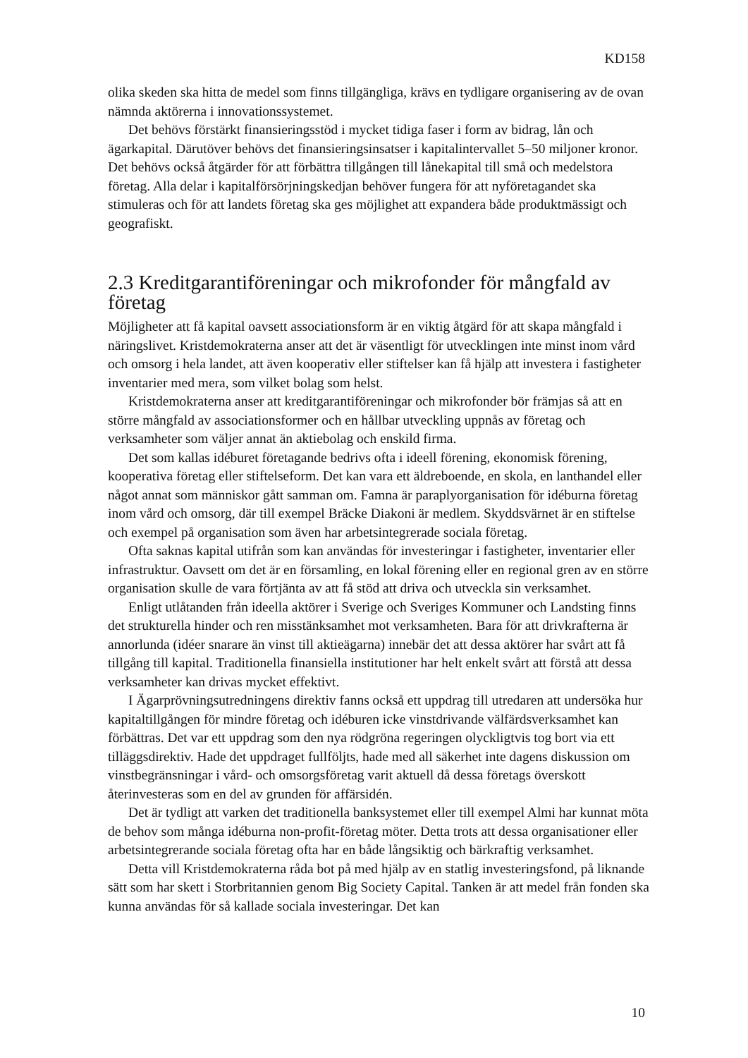KD158
olika skeden ska hitta de medel som finns tillgängliga, krävs en tydligare organisering av de ovan nämnda aktörerna i innovationssystemet.
Det behövs förstärkt finansieringsstöd i mycket tidiga faser i form av bidrag, lån och ägarkapital. Därutöver behövs det finansieringsinsatser i kapitalintervallet 5–50 miljoner kronor. Det behövs också åtgärder för att förbättra tillgången till lånekapital till små och medelstora företag. Alla delar i kapitalförsörjningskedjan behöver fungera för att nyföretagandet ska stimuleras och för att landets företag ska ges möjlighet att expandera både produktmässigt och geografiskt.
2.3 Kreditgarantiföreningar och mikrofonder för mångfald av företag
Möjligheter att få kapital oavsett associationsform är en viktig åtgärd för att skapa mångfald i näringslivet. Kristdemokraterna anser att det är väsentligt för utvecklingen inte minst inom vård och omsorg i hela landet, att även kooperativ eller stiftelser kan få hjälp att investera i fastigheter inventarier med mera, som vilket bolag som helst.
Kristdemokraterna anser att kreditgarantiföreningar och mikrofonder bör främjas så att en större mångfald av associationsformer och en hållbar utveckling uppnås av företag och verksamheter som väljer annat än aktiebolag och enskild firma.
Det som kallas idéburet företagande bedrivs ofta i ideell förening, ekonomisk förening, kooperativa företag eller stiftelseform. Det kan vara ett äldreboende, en skola, en lanthandel eller något annat som människor gått samman om. Famna är paraplyorganisation för idéburna företag inom vård och omsorg, där till exempel Bräcke Diakoni är medlem. Skyddsvärnet är en stiftelse och exempel på organisation som även har arbetsintegrerade sociala företag.
Ofta saknas kapital utifrån som kan användas för investeringar i fastigheter, inventarier eller infrastruktur. Oavsett om det är en församling, en lokal förening eller en regional gren av en större organisation skulle de vara förtjänta av att få stöd att driva och utveckla sin verksamhet.
Enligt utlåtanden från ideella aktörer i Sverige och Sveriges Kommuner och Landsting finns det strukturella hinder och ren misstänksamhet mot verksamheten. Bara för att drivkrafterna är annorlunda (idéer snarare än vinst till aktieägarna) innebär det att dessa aktörer har svårt att få tillgång till kapital. Traditionella finansiella institutioner har helt enkelt svårt att förstå att dessa verksamheter kan drivas mycket effektivt.
I Ägarprövningsutredningens direktiv fanns också ett uppdrag till utredaren att undersöka hur kapitaltillgången för mindre företag och idéburen icke vinstdrivande välfärdsverksamhet kan förbättras. Det var ett uppdrag som den nya rödgröna regeringen olyckligtvis tog bort via ett tilläggsdirektiv. Hade det uppdraget fullföljts, hade med all säkerhet inte dagens diskussion om vinstbegränsningar i vård- och omsorgsföretag varit aktuell då dessa företags överskott återinvesteras som en del av grunden för affärsidén.
Det är tydligt att varken det traditionella banksystemet eller till exempel Almi har kunnat möta de behov som många idéburna non-profit-företag möter. Detta trots att dessa organisationer eller arbetsintegrerande sociala företag ofta har en både långsiktig och bärkraftig verksamhet.
Detta vill Kristdemokraterna råda bot på med hjälp av en statlig investeringsfond, på liknande sätt som har skett i Storbritannien genom Big Society Capital. Tanken är att medel från fonden ska kunna användas för så kallade sociala investeringar. Det kan
10